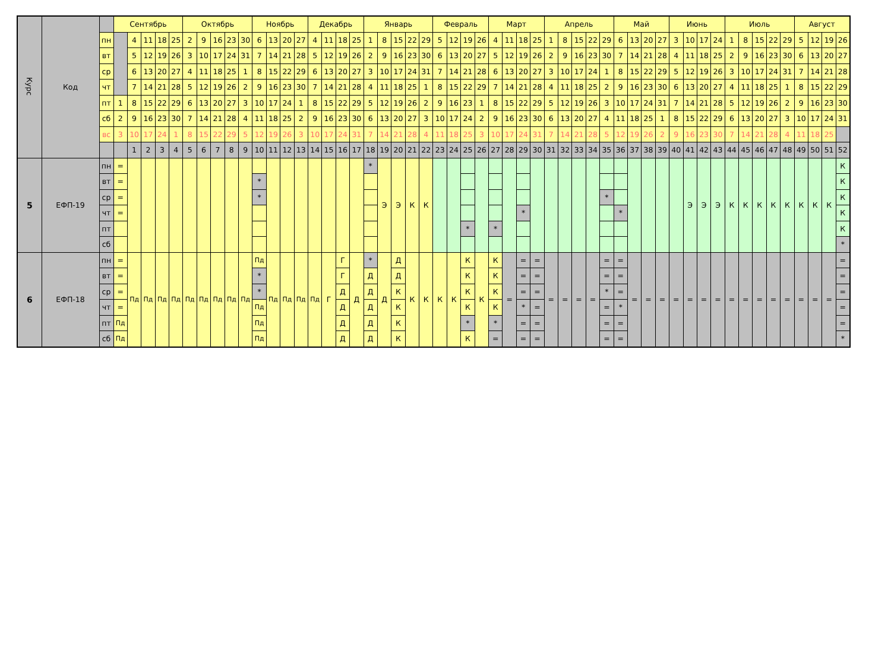| Курс | Код | | Сентябрь | | | | | Октябрь | | | | | Ноябрь | | | | Декабрь | | | | Январь | | | | | Февраль | | | | Март | | | | Апрель | | | | | Май | | | | Июнь | | | | Июль | | | | | Август | | | |
| | | пн | | 4 | 11 | 18 | 25 | 2 | 9 | 16 | 23 | 30 | 6 | 13 | 20 | 27 | 4 | 11 | 18 | 25 | 1 | 8 | 15 | 22 | 29 | 5 | 12 | 19 | 26 | 4 | 11 | 18 | 25 | 1 | 8 | 15 | 22 | 29 | 6 | 13 | 20 | 27 | 3 | 10 | 17 | 24 | 1 | 8 | 15 | 22 | 29 | 5 | 12 | 19 | 26 |
| | | вт | | 5 | 12 | 19 | 26 | 3 | 10 | 17 | 24 | 31 | 7 | 14 | 21 | 28 | 5 | 12 | 19 | 26 | 2 | 9 | 16 | 23 | 30 | 6 | 13 | 20 | 27 | 5 | 12 | 19 | 26 | 2 | 9 | 16 | 23 | 30 | 7 | 14 | 21 | 28 | 4 | 11 | 18 | 25 | 2 | 9 | 16 | 23 | 30 | 6 | 13 | 20 | 27 |
| | | ср | | 6 | 13 | 20 | 27 | 4 | 11 | 18 | 25 | 1 | 8 | 15 | 22 | 29 | 6 | 13 | 20 | 27 | 3 | 10 | 17 | 24 | 31 | 7 | 14 | 21 | 28 | 6 | 13 | 20 | 27 | 3 | 10 | 17 | 24 | 1 | 8 | 15 | 22 | 29 | 5 | 12 | 19 | 26 | 3 | 10 | 17 | 24 | 31 | 7 | 14 | 21 | 28 |
| | | чт | | 7 | 14 | 21 | 28 | 5 | 12 | 19 | 26 | 2 | 9 | 16 | 23 | 30 | 7 | 14 | 21 | 28 | 4 | 11 | 18 | 25 | 1 | 8 | 15 | 22 | 29 | 7 | 14 | 21 | 28 | 4 | 11 | 18 | 25 | 2 | 9 | 16 | 23 | 30 | 6 | 13 | 20 | 27 | 4 | 11 | 18 | 25 | 1 | 8 | 15 | 22 | 29 |
| | | пт | 1 | 8 | 15 | 22 | 29 | 6 | 13 | 20 | 27 | 3 | 10 | 17 | 24 | 1 | 8 | 15 | 22 | 29 | 5 | 12 | 19 | 26 | 2 | 9 | 16 | 23 | 1 | 8 | 15 | 22 | 29 | 5 | 12 | 19 | 26 | 3 | 10 | 17 | 24 | 31 | 7 | 14 | 21 | 28 | 5 | 12 | 19 | 26 | 2 | 9 | 16 | 23 | 30 |
| | | сб | 2 | 9 | 16 | 23 | 30 | 7 | 14 | 21 | 28 | 4 | 11 | 18 | 25 | 2 | 9 | 16 | 23 | 30 | 6 | 13 | 20 | 27 | 3 | 10 | 17 | 24 | 2 | 9 | 16 | 23 | 30 | 6 | 13 | 20 | 27 | 4 | 11 | 18 | 25 | 1 | 8 | 15 | 22 | 29 | 6 | 13 | 20 | 27 | 3 | 10 | 17 | 24 | 31 |
| | | вс | 3 | 10 | 17 | 24 | 1 | 8 | 15 | 22 | 29 | 5 | 12 | 19 | 26 | 3 | 10 | 17 | 24 | 31 | 7 | 14 | 21 | 28 | 4 | 11 | 18 | 25 | 3 | 10 | 17 | 24 | 31 | 7 | 14 | 21 | 28 | 5 | 12 | 19 | 26 | 2 | 9 | 16 | 23 | 30 | 7 | 14 | 21 | 28 | 4 | 11 | 18 | 25 | |
| | | | | 1 | 2 | 3 | 4 | 5 | 6 | 7 | 8 | 9 | 10 | 11 | 12 | 13 | 14 | 15 | 16 | 17 | 18 | 19 | 20 | 21 | 22 | 23 | 24 | 25 | 26 | 27 | 28 | 29 | 30 | 31 | 32 | 33 | 34 | 35 | 36 | 37 | 38 | 39 | 40 | 41 | 42 | 43 | 44 | 45 | 46 | 47 | 48 | 49 | 50 | 51 | 52 |
| 5 | ЕФП-19 | пн | = | | | | | | | | | | | | | | | | | | * | Э | Э | К | К | | | | | | | | | | | | | | | | | | | Э | Э | Э | К | К | К | К | К | К | К | К | К |
| | | вт | = | | | | | | | | | | * | | | | | | | | | | | | | | | | | | | | | | | | | | | | | | | | | | | | | | | | | | К |
| | | ср | = | | | | | | | | | | * | | | | | | | | | | | | | | | | | | | | | | | | | * | | | | | | | | | | | | | | | | | К |
| | | чт | = | | | | | | | | | | | | | | | | | | | | | | | | | | | | | * | | | | | | | * | | | | | | | | | | | | | | | | К |
| | | пт | | | | | | | | | | | | | | | | | | | | | | | | | | * | | * | | | | | | | | | | | | | | | | | | | | | | | | | К |
| | | сб | | | | | | | | | | | | | | | | | | | | | | | | | | | | | | | | | | | | | | | | | | | | | | | | | | | | | * |
| 6 | ЕФП-18 | пн | = | Пд | Пд | Пд | Пд | Пд | Пд | Пд | Пд | Пд | Пд | Пд | Пд | Пд | Пд | Г | Г | Д | * | Д | Д | К | К | К | К | К | К | К | = | = | = | = | = | = | = | = | = | = | = | = | = | = | = | = | = | = | = | = | = | = | = | = | = |
| | | вт | = | | | | | | | | | | * | | | | | | Г | | Д | | Д | | | | | К | | К | | = | = | | | | | = | = | | | | | | | | | | | | | | | | = |
| | | ср | = | | | | | | | | | | * | | | | | | Д | | Д | | К | | | | | К | | К | | = | = | | | | | * | = | | | | | | | | | | | | | | | | = |
| | | чт | = | | | | | | | | | | Пд | | | | | | Д | | Д | | К | | | | | К | | К | | * | = | | | | | = | * | | | | | | | | | | | | | | | | = |
| | | пт | Пд | | | | | | | | | | Пд | | | | | | Д | | Д | | К | | | | | * | | * | | = | = | | | | | = | = | | | | | | | | | | | | | | | | = |
| | | сб | Пд | | | | | | | | | | Пд | | | | | | Д | | Д | | К | | | | | К | | = | | = | = | | | | | = | = | | | | | | | | | | | | | | | | * |